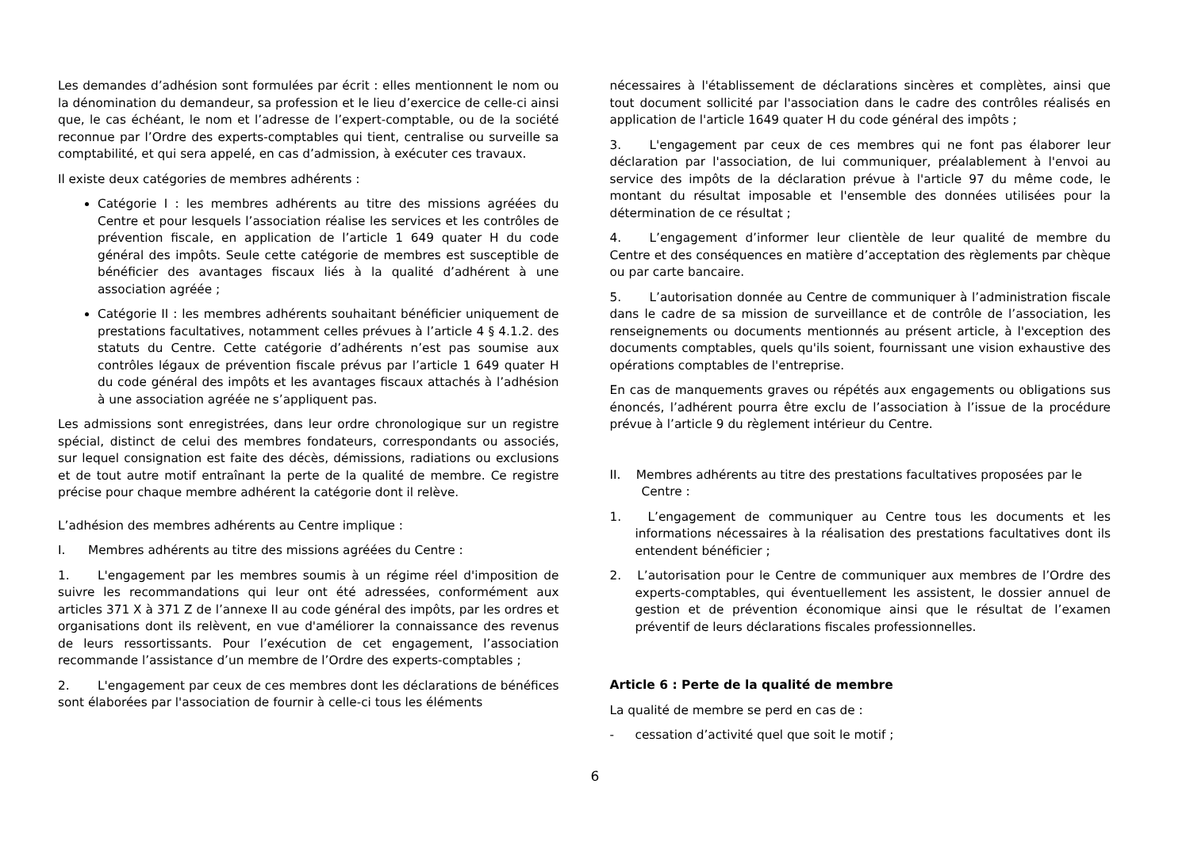Les demandes d’adhésion sont formulées par écrit : elles mentionnent le nom ou la dénomination du demandeur, sa profession et le lieu d’exercice de celle-ci ainsi que, le cas échéant, le nom et l’adresse de l’expert-comptable, ou de la société reconnue par l’Ordre des experts-comptables qui tient, centralise ou surveille sa comptabilité, et qui sera appelé, en cas d’admission, à exécuter ces travaux.
Il existe deux catégories de membres adhérents :
Catégorie I : les membres adhérents au titre des missions agréées du Centre et pour lesquels l’association réalise les services et les contrôles de prévention fiscale, en application de l’article 1 649 quater H du code général des impôts. Seule cette catégorie de membres est susceptible de bénéficier des avantages fiscaux liés à la qualité d’adhérent à une association agréée ;
Catégorie II : les membres adhérents souhaitant bénéficier uniquement de prestations facultatives, notamment celles prévues à l’article 4 § 4.1.2. des statuts du Centre. Cette catégorie d’adhérents n’est pas soumise aux contrôles légaux de prévention fiscale prévus par l’article 1 649 quater H du code général des impôts et les avantages fiscaux attachés à l’adhésion à une association agréée ne s’appliquent pas.
Les admissions sont enregistrées, dans leur ordre chronologique sur un registre spécial, distinct de celui des membres fondateurs, correspondants ou associés, sur lequel consignation est faite des décès, démissions, radiations ou exclusions et de tout autre motif entraînant la perte de la qualité de membre. Ce registre précise pour chaque membre adhérent la catégorie dont il relève.
L’adhésion des membres adhérents au Centre implique :
I. Membres adhérents au titre des missions agréées du Centre :
1. L'engagement par les membres soumis à un régime réel d'imposition de suivre les recommandations qui leur ont été adressées, conformément aux articles 371 X à 371 Z de l’annexe II au code général des impôts, par les ordres et organisations dont ils relèvent, en vue d'améliorer la connaissance des revenus de leurs ressortissants. Pour l’exécution de cet engagement, l’association recommande l’assistance d’un membre de l’Ordre des experts-comptables ;
2. L'engagement par ceux de ces membres dont les déclarations de bénéfices sont élaborées par l'association de fournir à celle-ci tous les éléments
nécessaires à l'établissement de déclarations sincères et complètes, ainsi que tout document sollicité par l'association dans le cadre des contrôles réalisés en application de l'article 1649 quater H du code général des impôts ;
3. L'engagement par ceux de ces membres qui ne font pas élaborer leur déclaration par l'association, de lui communiquer, préalablement à l'envoi au service des impôts de la déclaration prévue à l'article 97 du même code, le montant du résultat imposable et l'ensemble des données utilisées pour la détermination de ce résultat ;
4. L’engagement d’informer leur clientèle de leur qualité de membre du Centre et des conséquences en matière d’acceptation des règlements par chèque ou par carte bancaire.
5. L’autorisation donnée au Centre de communiquer à l’administration fiscale dans le cadre de sa mission de surveillance et de contrôle de l’association, les renseignements ou documents mentionnés au présent article, à l'exception des documents comptables, quels qu'ils soient, fournissant une vision exhaustive des opérations comptables de l'entreprise.
En cas de manquements graves ou répétés aux engagements ou obligations sus énoncés, l’adhérent pourra être exclu de l’association à l’issue de la procédure prévue à l’article 9 du règlement intérieur du Centre.
II. Membres adhérents au titre des prestations facultatives proposées par le Centre :
1. L’engagement de communiquer au Centre tous les documents et les informations nécessaires à la réalisation des prestations facultatives dont ils entendent bénéficier ;
2. L’autorisation pour le Centre de communiquer aux membres de l’Ordre des experts-comptables, qui éventuellement les assistent, le dossier annuel de gestion et de prévention économique ainsi que le résultat de l’examen préventif de leurs déclarations fiscales professionnelles.
Article 6 : Perte de la qualité de membre
La qualité de membre se perd en cas de :
- cessation d’activité quel que soit le motif ;
6